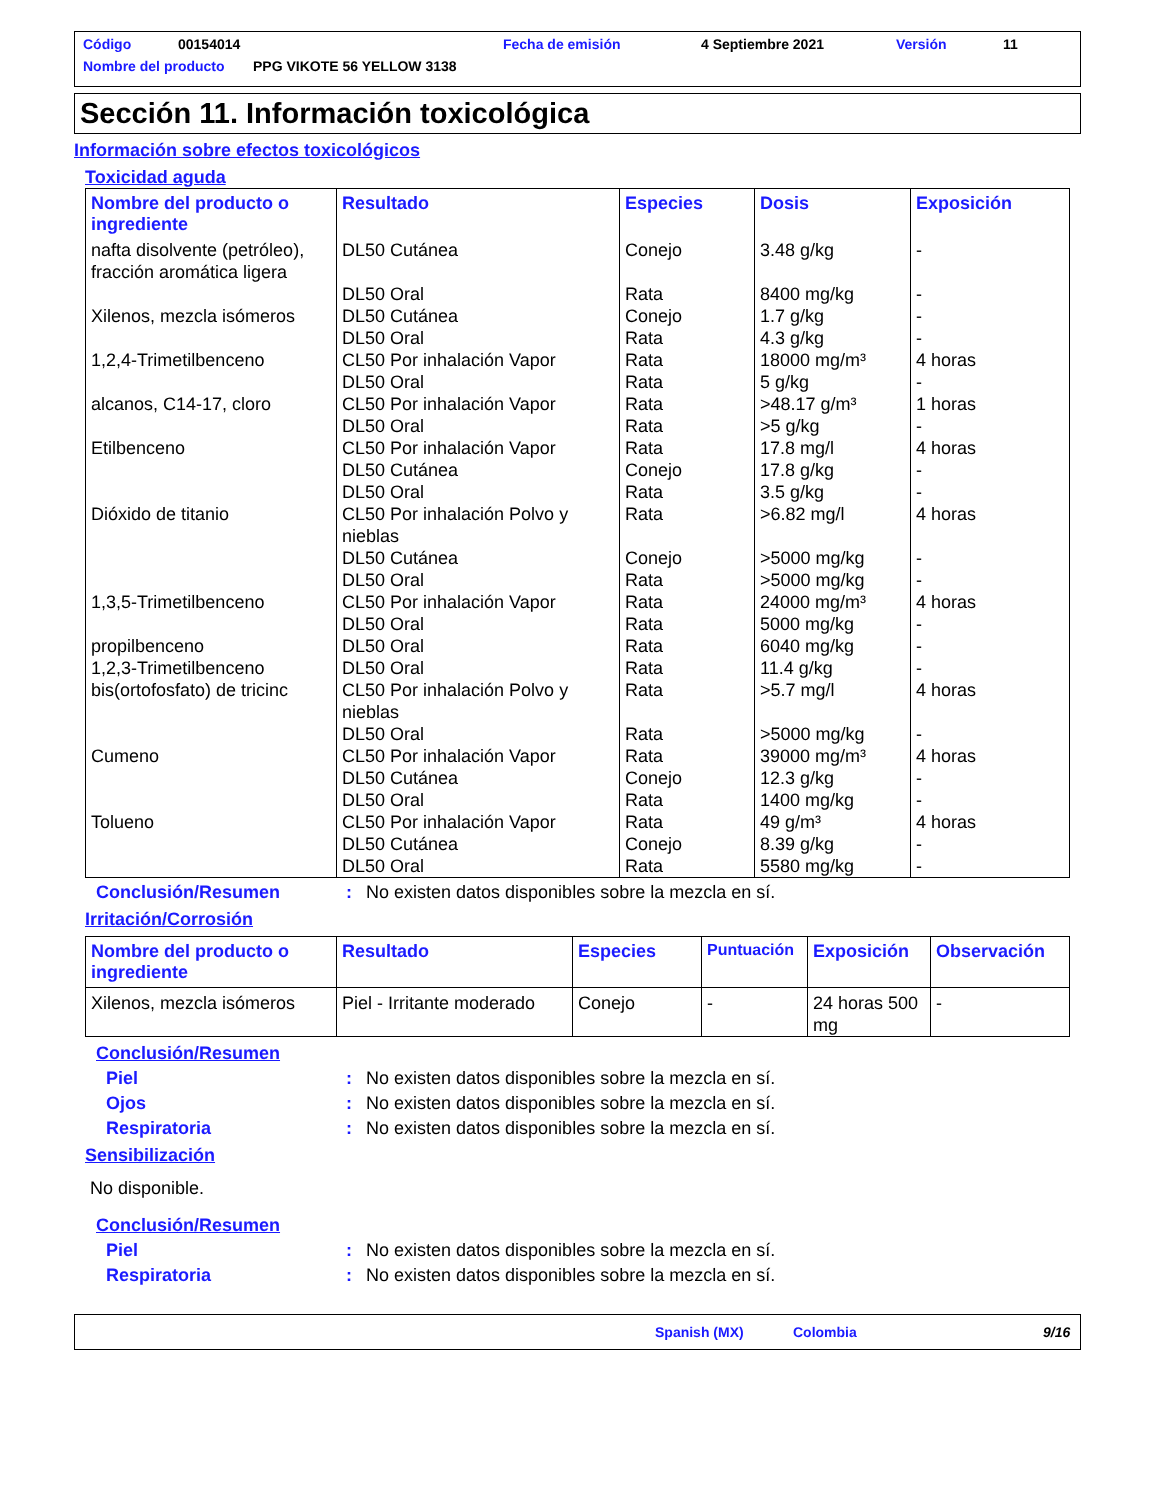Código 00154014 Fecha de emisión 4 Septiembre 2021 Versión 11
Nombre del producto PPG VIKOTE 56 YELLOW 3138
Sección 11. Información toxicológica
Información sobre efectos toxicológicos
Toxicidad aguda
| Nombre del producto o ingrediente | Resultado | Especies | Dosis | Exposición |
| --- | --- | --- | --- | --- |
| nafta disolvente (petróleo), fracción aromática ligera | DL50 Cutánea | Conejo | 3.48 g/kg | - |
| | DL50 Oral | Rata | 8400 mg/kg | - |
| Xilenos, mezcla isómeros | DL50 Cutánea | Conejo | 1.7 g/kg | - |
| | DL50 Oral | Rata | 4.3 g/kg | - |
| 1,2,4-Trimetilbenceno | CL50 Por inhalación Vapor | Rata | 18000 mg/m³ | 4 horas |
| | DL50 Oral | Rata | 5 g/kg | - |
| alcanos, C14-17, cloro | CL50 Por inhalación Vapor | Rata | >48.17 g/m³ | 1 horas |
| | DL50 Oral | Rata | >5 g/kg | - |
| Etilbenceno | CL50 Por inhalación Vapor | Rata | 17.8 mg/l | 4 horas |
| | DL50 Cutánea | Conejo | 17.8 g/kg | - |
| | DL50 Oral | Rata | 3.5 g/kg | - |
| Dióxido de titanio | CL50 Por inhalación Polvo y nieblas | Rata | >6.82 mg/l | 4 horas |
| | DL50 Cutánea | Conejo | >5000 mg/kg | - |
| | DL50 Oral | Rata | >5000 mg/kg | - |
| 1,3,5-Trimetilbenceno | CL50 Por inhalación Vapor | Rata | 24000 mg/m³ | 4 horas |
| | DL50 Oral | Rata | 5000 mg/kg | - |
| propilbenceno | DL50 Oral | Rata | 6040 mg/kg | - |
| 1,2,3-Trimetilbenceno | DL50 Oral | Rata | 11.4 g/kg | - |
| bis(ortofosfato) de tricinc | CL50 Por inhalación Polvo y nieblas | Rata | >5.7 mg/l | 4 horas |
| | DL50 Oral | Rata | >5000 mg/kg | - |
| Cumeno | CL50 Por inhalación Vapor | Rata | 39000 mg/m³ | 4 horas |
| | DL50 Cutánea | Conejo | 12.3 g/kg | - |
| | DL50 Oral | Rata | 1400 mg/kg | - |
| Tolueno | CL50 Por inhalación Vapor | Rata | 49 g/m³ | 4 horas |
| | DL50 Cutánea | Conejo | 8.39 g/kg | - |
| | DL50 Oral | Rata | 5580 mg/kg | - |
Conclusión/Resumen: No existen datos disponibles sobre la mezcla en sí.
Irritación/Corrosión
| Nombre del producto o ingrediente | Resultado | Especies | Puntuación | Exposición | Observación |
| --- | --- | --- | --- | --- | --- |
| Xilenos, mezcla isómeros | Piel - Irritante moderado | Conejo | - | 24 horas 500 mg | - |
Conclusión/Resumen
Piel: No existen datos disponibles sobre la mezcla en sí.
Ojos: No existen datos disponibles sobre la mezcla en sí.
Respiratoria: No existen datos disponibles sobre la mezcla en sí.
Sensibilización
No disponible.
Conclusión/Resumen
Piel: No existen datos disponibles sobre la mezcla en sí.
Respiratoria: No existen datos disponibles sobre la mezcla en sí.
Spanish (MX) Colombia 9/16